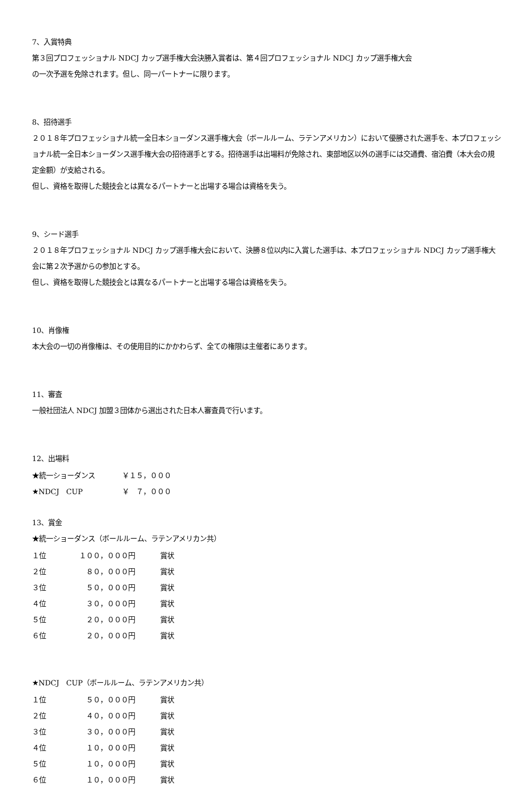7、入賞特典
第３回プロフェッショナル NDCJ カップ選手権大会決勝入賞者は、第４回プロフェッショナル NDCJ カップ選手権大会
の一次予選を免除されます。但し、同一パートナーに限ります。
8、招待選手
２０１８年プロフェッショナル統一全日本ショーダンス選手権大会（ボールルーム、ラテンアメリカン）において優勝された選手を、本プロフェッショナル統一全日本ショーダンス選手権大会の招待選手とする。招待選手は出場料が免除され、東部地区以外の選手には交通費、宿泊費（本大会の規定金額）が支給される。
但し、資格を取得した競技会とは異なるパートナーと出場する場合は資格を失う。
9、シード選手
２０１８年プロフェッショナル NDCJ カップ選手権大会において、決勝８位以内に入賞した選手は、本プロフェッショナル NDCJ カップ選手権大会に第２次予選からの参加とする。
但し、資格を取得した競技会とは異なるパートナーと出場する場合は資格を失う。
10、肖像権
本大会の一切の肖像権は、その使用目的にかかわらず、全ての権限は主催者にあります。
11、審査
一般社団法人 NDCJ 加盟３団体から選出された日本人審査員で行います。
12、出場料
| ★統一ショーダンス | ￥１５，０００ |
| ★NDCJ CUP | ￥ ７，０００ |
13、賞金
★統一ショーダンス（ボールルーム、ラテンアメリカン共）
| １位 | １００，０００円 | 賞状 |
| ２位 | ８０，０００円 | 賞状 |
| ３位 | ５０，０００円 | 賞状 |
| ４位 | ３０，０００円 | 賞状 |
| ５位 | ２０，０００円 | 賞状 |
| ６位 | ２０，０００円 | 賞状 |
★NDCJ　CUP（ボールルーム、ラテンアメリカン共）
| １位 | ５０，０００円 | 賞状 |
| ２位 | ４０，０００円 | 賞状 |
| ３位 | ３０，０００円 | 賞状 |
| ４位 | １０，０００円 | 賞状 |
| ５位 | １０，０００円 | 賞状 |
| ６位 | １０，０００円 | 賞状 |